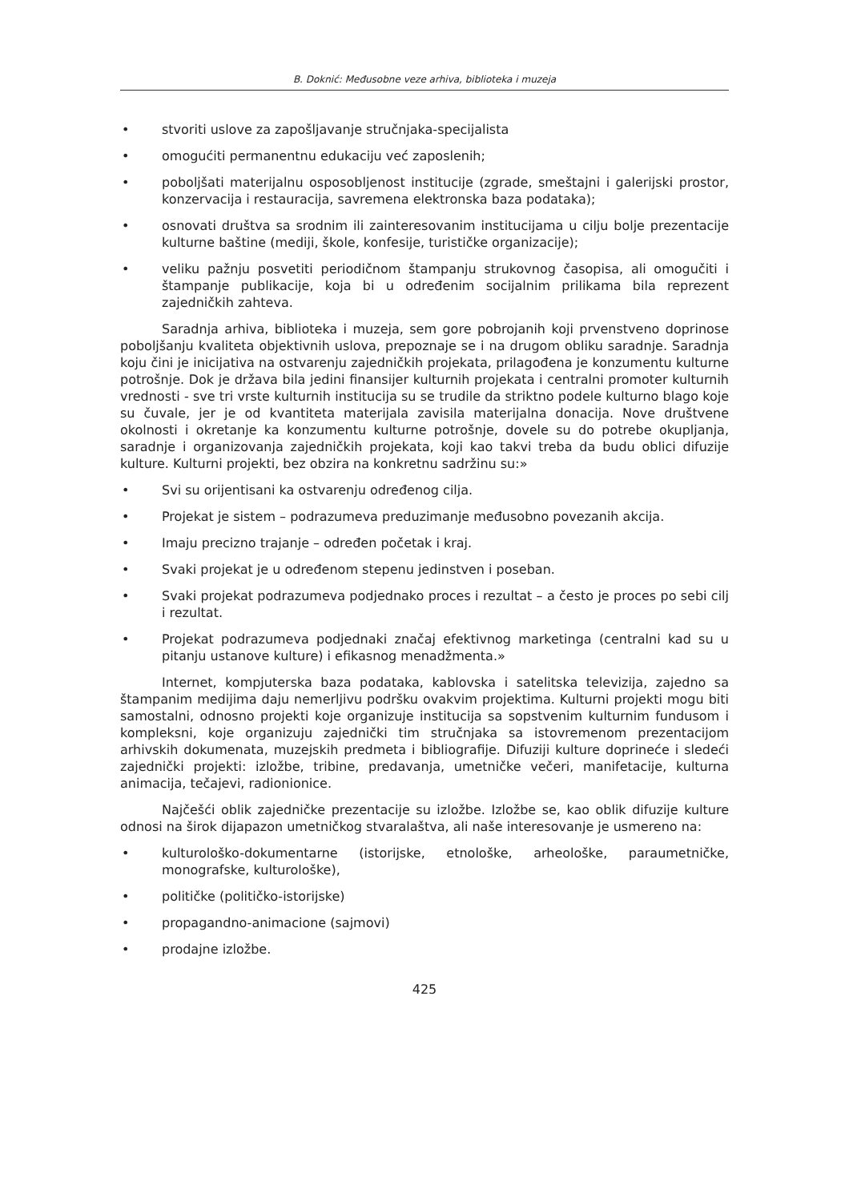B. Doknić: Međusobne veze arhiva, biblioteka i muzeja
• stvoriti uslove za zapošljavanje stručnjaka-specijalista
• omogućiti permanentnu edukaciju već zaposlenih;
• poboljšati materijalnu osposobljenost institucije (zgrade, smeštajni i galerijski prostor, konzervacija i restauracija, savremena elektronska baza podataka);
• osnovati društva sa srodnim ili zainteresovanim institucijama u cilju bolje prezentacije kulturne baštine (mediji, škole, konfesije, turističke organizacije);
• veliku pažnju posvetiti periodičnom štampanju strukovnog časopisa, ali omogučiti i štampanje publikacije, koja bi u određenim socijalnim prilikama bila reprezent zajedničkih zahteva.
Saradnja arhiva, biblioteka i muzeja, sem gore pobrojanih koji prvenstveno doprinose poboljšanju kvaliteta objektivnih uslova, prepoznaje se i na drugom obliku saradnje. Saradnja koju čini je inicijativa na ostvarenju zajedničkih projekata, prilagođena je konzumentu kulturne potrošnje. Dok je država bila jedini finansijer kulturnih projekata i centralni promoter kulturnih vrednosti - sve tri vrste kulturnih institucija su se trudile da striktno podele kulturno blago koje su čuvale, jer je od kvantiteta materijala zavisila materijalna donacija. Nove društvene okolnosti i okretanje ka konzumentu kulturne potrošnje, dovele su do potrebe okupljanja, saradnje i organizovanja zajedničkih projekata, koji kao takvi treba da budu oblici difuzije kulture. Kulturni projekti, bez obzira na konkretnu sadržinu su:»
• Svi su orijentisani ka ostvarenju određenog cilja.
• Projekat je sistem – podrazumeva preduzimanje međusobno povezanih akcija.
• Imaju precizno trajanje – određen početak i kraj.
• Svaki projekat je u određenom stepenu jedinstven i poseban.
• Svaki projekat podrazumeva podjednako proces i rezultat – a često je proces po sebi cilj i rezultat.
• Projekat podrazumeva podjednaki značaj efektivnog marketinga (centralni kad su u pitanju ustanove kulture) i efikasnog menadžmenta.»
Internet, kompjuterska baza podataka, kablovska i satelitska televizija, zajedno sa štampanim medijima daju nemerljivu podršku ovakvim projektima. Kulturni projekti mogu biti samostalni, odnosno projekti koje organizuje institucija sa sopstvenim kulturnim fundusom i kompleksni, koje organizuju zajednički tim stručnjaka sa istovremenom prezentacijom arhivskih dokumenata, muzejskih predmeta i bibliografije. Difuziji kulture doprineće i sledeći zajednički projekti: izložbe, tribine, predavanja, umetničke večeri, manifetacije, kulturna animacija, tečajevi, radionionice.
Najčešći oblik zajedničke prezentacije su izložbe. Izložbe se, kao oblik difuzije kulture odnosi na širok dijapazon umetničkog stvaralaštva, ali naše interesovanje je usmereno na:
• kulturološko-dokumentarne (istorijske, etnološke, arheološke, paraumetničke, monografske, kulturološke),
• političke (političko-istorijske)
• propagandno-animacione (sajmovi)
• prodajne izložbe.
425